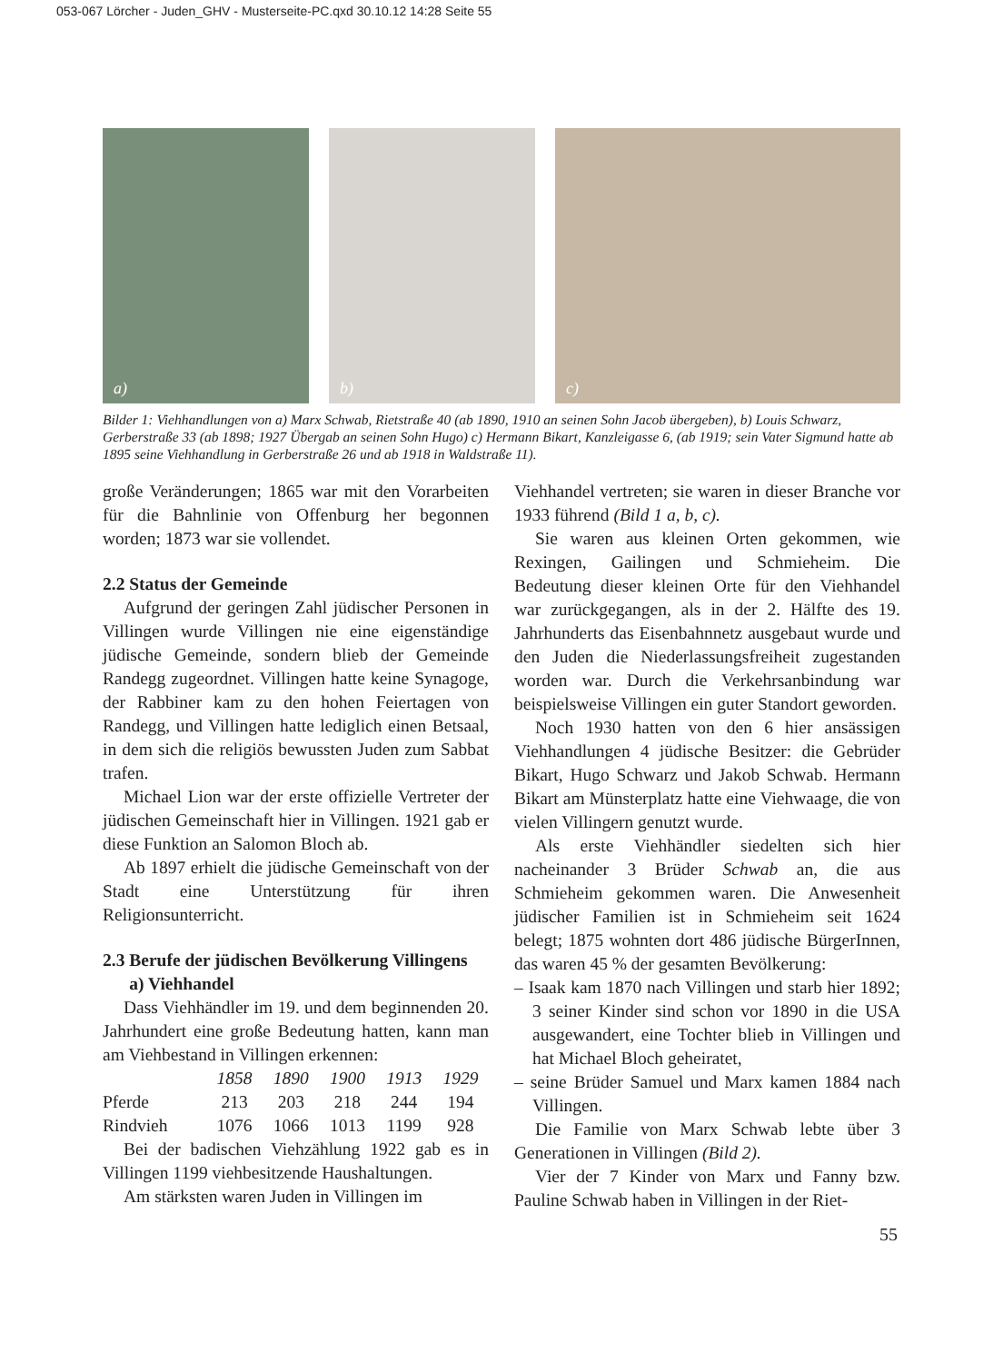053-067 Lörcher - Juden_GHV - Musterseite-PC.qxd 30.10.12 14:28 Seite 55
a)
b)
c)
Bilder 1: Viehhandlungen von a) Marx Schwab, Rietstraße 40 (ab 1890, 1910 an seinen Sohn Jacob übergeben), b) Louis Schwarz, Gerberstraße 33 (ab 1898; 1927 Übergab an seinen Sohn Hugo) c) Hermann Bikart, Kanzleigasse 6, (ab 1919; sein Vater Sigmund hatte ab 1895 seine Viehhandlung in Gerberstraße 26 und ab 1918 in Waldstraße 11).
große Veränderungen; 1865 war mit den Vorarbeiten für die Bahnlinie von Offenburg her begonnen worden; 1873 war sie vollendet.
2.2 Status der Gemeinde
Aufgrund der geringen Zahl jüdischer Personen in Villingen wurde Villingen nie eine eigenständige jüdische Gemeinde, sondern blieb der Gemeinde Randegg zugeordnet. Villingen hatte keine Synagoge, der Rabbiner kam zu den hohen Feiertagen von Randegg, und Villingen hatte lediglich einen Betsaal, in dem sich die religiös bewussten Juden zum Sabbat trafen.
Michael Lion war der erste offizielle Vertreter der jüdischen Gemeinschaft hier in Villingen. 1921 gab er diese Funktion an Salomon Bloch ab.
Ab 1897 erhielt die jüdische Gemeinschaft von der Stadt eine Unterstützung für ihren Religionsunterricht.
2.3 Berufe der jüdischen Bevölkerung Villingens
a) Viehhandel
Dass Viehhändler im 19. und dem beginnenden 20. Jahrhundert eine große Bedeutung hatten, kann man am Viehbestand in Villingen erkennen:
| | 1858 | 1890 | 1900 | 1913 | 1929 |
| --- | --- | --- | --- | --- | --- |
| Pferde | 213 | 203 | 218 | 244 | 194 |
| Rindvieh | 1076 | 1066 | 1013 | 1199 | 928 |
Bei der badischen Viehzählung 1922 gab es in Villingen 1199 viehbesitzende Haushaltungen.
Am stärksten waren Juden in Villingen im
Viehhandel vertreten; sie waren in dieser Branche vor 1933 führend (Bild 1 a, b, c).
Sie waren aus kleinen Orten gekommen, wie Rexingen, Gailingen und Schmieheim. Die Bedeutung dieser kleinen Orte für den Viehhandel war zurückgegangen, als in der 2. Hälfte des 19. Jahrhunderts das Eisenbahnnetz ausgebaut wurde und den Juden die Niederlassungsfreiheit zugestanden worden war. Durch die Verkehrsanbindung war beispielsweise Villingen ein guter Standort geworden.
Noch 1930 hatten von den 6 hier ansässigen Viehhandlungen 4 jüdische Besitzer: die Gebrüder Bikart, Hugo Schwarz und Jakob Schwab. Hermann Bikart am Münsterplatz hatte eine Viehwaage, die von vielen Villingern genutzt wurde.
Als erste Viehhändler siedelten sich hier nacheinander 3 Brüder Schwab an, die aus Schmieheim gekommen waren. Die Anwesenheit jüdischer Familien ist in Schmieheim seit 1624 belegt; 1875 wohnten dort 486 jüdische BürgerInnen, das waren 45 % der gesamten Bevölkerung:
– Isaak kam 1870 nach Villingen und starb hier 1892; 3 seiner Kinder sind schon vor 1890 in die USA ausgewandert, eine Tochter blieb in Villingen und hat Michael Bloch geheiratet,
– seine Brüder Samuel und Marx kamen 1884 nach Villingen.
Die Familie von Marx Schwab lebte über 3 Generationen in Villingen (Bild 2).
Vier der 7 Kinder von Marx und Fanny bzw. Pauline Schwab haben in Villingen in der Riet-
55